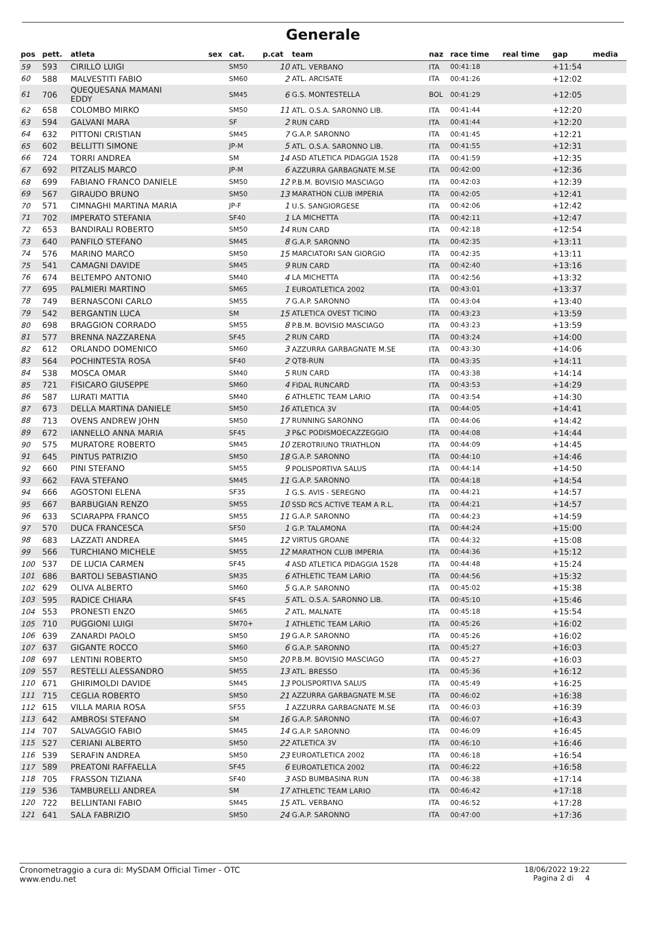Generale
| pos | pett. | atleta | sex | cat. | p.cat | team | naz | race time | real time | gap | media |
| --- | --- | --- | --- | --- | --- | --- | --- | --- | --- | --- | --- |
| 59 | 593 | CIRILLO LUIGI | | SM50 | 10 | ATL. VERBANO | ITA | 00:41:18 | | +11:54 | |
| 60 | 588 | MALVESTITI FABIO | | SM60 | 2 | ATL. ARCISATE | ITA | 00:41:26 | | +12:02 | |
| 61 | 706 | QUEQUESANA MAMANI EDDY | | SM45 | 6 | G.S. MONTESTELLA | BOL | 00:41:29 | | +12:05 | |
| 62 | 658 | COLOMBO MIRKO | | SM50 | 11 | ATL. O.S.A. SARONNO LIB. | ITA | 00:41:44 | | +12:20 | |
| 63 | 594 | GALVANI MARA | | SF | 2 | RUN CARD | ITA | 00:41:44 | | +12:20 | |
| 64 | 632 | PITTONI CRISTIAN | | SM45 | 7 | G.A.P. SARONNO | ITA | 00:41:45 | | +12:21 | |
| 65 | 602 | BELLITTI SIMONE | | JP-M | 5 | ATL. O.S.A. SARONNO LIB. | ITA | 00:41:55 | | +12:31 | |
| 66 | 724 | TORRI ANDREA | | SM | 14 | ASD ATLETICA PIDAGGIA 1528 | ITA | 00:41:59 | | +12:35 | |
| 67 | 692 | PITZALIS MARCO | | JP-M | 6 | AZZURRA GARBAGNATE M.SE | ITA | 00:42:00 | | +12:36 | |
| 68 | 699 | FABIANO FRANCO DANIELE | | SM50 | 12 | P.B.M. BOVISIO MASCIAGO | ITA | 00:42:03 | | +12:39 | |
| 69 | 567 | GIRAUDO BRUNO | | SM50 | 13 | MARATHON CLUB IMPERIA | ITA | 00:42:05 | | +12:41 | |
| 70 | 571 | CIMNAGHI MARTINA MARIA | | JP-F | 1 | U.S. SANGIORGESE | ITA | 00:42:06 | | +12:42 | |
| 71 | 702 | IMPERATO STEFANIA | | SF40 | 1 | LA MICHETTA | ITA | 00:42:11 | | +12:47 | |
| 72 | 653 | BANDIRALI ROBERTO | | SM50 | 14 | RUN CARD | ITA | 00:42:18 | | +12:54 | |
| 73 | 640 | PANFILO STEFANO | | SM45 | 8 | G.A.P. SARONNO | ITA | 00:42:35 | | +13:11 | |
| 74 | 576 | MARINO MARCO | | SM50 | 15 | MARCIATORI SAN GIORGIO | ITA | 00:42:35 | | +13:11 | |
| 75 | 541 | CAMAGNI DAVIDE | | SM45 | 9 | RUN CARD | ITA | 00:42:40 | | +13:16 | |
| 76 | 674 | BELTEMPO ANTONIO | | SM40 | 4 | LA MICHETTA | ITA | 00:42:56 | | +13:32 | |
| 77 | 695 | PALMIERI MARTINO | | SM65 | 1 | EUROATLETICA 2002 | ITA | 00:43:01 | | +13:37 | |
| 78 | 749 | BERNASCONI CARLO | | SM55 | 7 | G.A.P. SARONNO | ITA | 00:43:04 | | +13:40 | |
| 79 | 542 | BERGANTIN LUCA | | SM | 15 | ATLETICA OVEST TICINO | ITA | 00:43:23 | | +13:59 | |
| 80 | 698 | BRAGGION CORRADO | | SM55 | 8 | P.B.M. BOVISIO MASCIAGO | ITA | 00:43:23 | | +13:59 | |
| 81 | 577 | BRENNA NAZZARENA | | SF45 | 2 | RUN CARD | ITA | 00:43:24 | | +14:00 | |
| 82 | 612 | ORLANDO DOMENICO | | SM60 | 3 | AZZURRA GARBAGNATE M.SE | ITA | 00:43:30 | | +14:06 | |
| 83 | 564 | POCHINTESTA ROSA | | SF40 | 2 | QT8-RUN | ITA | 00:43:35 | | +14:11 | |
| 84 | 538 | MOSCA OMAR | | SM40 | 5 | RUN CARD | ITA | 00:43:38 | | +14:14 | |
| 85 | 721 | FISICARO GIUSEPPE | | SM60 | 4 | FIDAL RUNCARD | ITA | 00:43:53 | | +14:29 | |
| 86 | 587 | LURATI MATTIA | | SM40 | 6 | ATHLETIC TEAM LARIO | ITA | 00:43:54 | | +14:30 | |
| 87 | 673 | DELLA MARTINA DANIELE | | SM50 | 16 | ATLETICA 3V | ITA | 00:44:05 | | +14:41 | |
| 88 | 713 | OVENS ANDREW JOHN | | SM50 | 17 | RUNNING SARONNO | ITA | 00:44:06 | | +14:42 | |
| 89 | 672 | IANNELLO ANNA MARIA | | SF45 | 3 | P&C PODISMOECAZZEGGIO | ITA | 00:44:08 | | +14:44 | |
| 90 | 575 | MURATORE ROBERTO | | SM45 | 10 | ZEROTRIUNO TRIATHLON | ITA | 00:44:09 | | +14:45 | |
| 91 | 645 | PINTUS PATRIZIO | | SM50 | 18 | G.A.P. SARONNO | ITA | 00:44:10 | | +14:46 | |
| 92 | 660 | PINI STEFANO | | SM55 | 9 | POLISPORTIVA SALUS | ITA | 00:44:14 | | +14:50 | |
| 93 | 662 | FAVA STEFANO | | SM45 | 11 | G.A.P. SARONNO | ITA | 00:44:18 | | +14:54 | |
| 94 | 666 | AGOSTONI ELENA | | SF35 | 1 | G.S. AVIS - SEREGNO | ITA | 00:44:21 | | +14:57 | |
| 95 | 667 | BARBUGIAN RENZO | | SM55 | 10 | SSD RCS ACTIVE TEAM A R.L. | ITA | 00:44:21 | | +14:57 | |
| 96 | 633 | SCIARAPPA FRANCO | | SM55 | 11 | G.A.P. SARONNO | ITA | 00:44:23 | | +14:59 | |
| 97 | 570 | DUCA FRANCESCA | | SF50 | 1 | G.P. TALAMONA | ITA | 00:44:24 | | +15:00 | |
| 98 | 683 | LAZZATI ANDREA | | SM45 | 12 | VIRTUS GROANE | ITA | 00:44:32 | | +15:08 | |
| 99 | 566 | TURCHIANO MICHELE | | SM55 | 12 | MARATHON CLUB IMPERIA | ITA | 00:44:36 | | +15:12 | |
| 100 | 537 | DE LUCIA CARMEN | | SF45 | 4 | ASD ATLETICA PIDAGGIA 1528 | ITA | 00:44:48 | | +15:24 | |
| 101 | 686 | BARTOLI SEBASTIANO | | SM35 | 6 | ATHLETIC TEAM LARIO | ITA | 00:44:56 | | +15:32 | |
| 102 | 629 | OLIVA ALBERTO | | SM60 | 5 | G.A.P. SARONNO | ITA | 00:45:02 | | +15:38 | |
| 103 | 595 | RADICE CHIARA | | SF45 | 5 | ATL. O.S.A. SARONNO LIB. | ITA | 00:45:10 | | +15:46 | |
| 104 | 553 | PRONESTI ENZO | | SM65 | 2 | ATL. MALNATE | ITA | 00:45:18 | | +15:54 | |
| 105 | 710 | PUGGIONI LUIGI | | SM70+ | 1 | ATHLETIC TEAM LARIO | ITA | 00:45:26 | | +16:02 | |
| 106 | 639 | ZANARDI PAOLO | | SM50 | 19 | G.A.P. SARONNO | ITA | 00:45:26 | | +16:02 | |
| 107 | 637 | GIGANTE ROCCO | | SM60 | 6 | G.A.P. SARONNO | ITA | 00:45:27 | | +16:03 | |
| 108 | 697 | LENTINI ROBERTO | | SM50 | 20 | P.B.M. BOVISIO MASCIAGO | ITA | 00:45:27 | | +16:03 | |
| 109 | 557 | RESTELLI ALESSANDRO | | SM55 | 13 | ATL. BRESSO | ITA | 00:45:36 | | +16:12 | |
| 110 | 671 | GHIRIMOLDI DAVIDE | | SM45 | 13 | POLISPORTIVA SALUS | ITA | 00:45:49 | | +16:25 | |
| 111 | 715 | CEGLIA ROBERTO | | SM50 | 21 | AZZURRA GARBAGNATE M.SE | ITA | 00:46:02 | | +16:38 | |
| 112 | 615 | VILLA MARIA ROSA | | SF55 | 1 | AZZURRA GARBAGNATE M.SE | ITA | 00:46:03 | | +16:39 | |
| 113 | 642 | AMBROSI STEFANO | | SM | 16 | G.A.P. SARONNO | ITA | 00:46:07 | | +16:43 | |
| 114 | 707 | SALVAGGIO FABIO | | SM45 | 14 | G.A.P. SARONNO | ITA | 00:46:09 | | +16:45 | |
| 115 | 527 | CERIANI ALBERTO | | SM50 | 22 | ATLETICA 3V | ITA | 00:46:10 | | +16:46 | |
| 116 | 539 | SERAFIN ANDREA | | SM50 | 23 | EUROATLETICA 2002 | ITA | 00:46:18 | | +16:54 | |
| 117 | 589 | PREATONI RAFFAELLA | | SF45 | 6 | EUROATLETICA 2002 | ITA | 00:46:22 | | +16:58 | |
| 118 | 705 | FRASSON TIZIANA | | SF40 | 3 | ASD BUMBASINA RUN | ITA | 00:46:38 | | +17:14 | |
| 119 | 536 | TAMBURELLI ANDREA | | SM | 17 | ATHLETIC TEAM LARIO | ITA | 00:46:42 | | +17:18 | |
| 120 | 722 | BELLINTANI FABIO | | SM45 | 15 | ATL. VERBANO | ITA | 00:46:52 | | +17:28 | |
| 121 | 641 | SALA FABRIZIO | | SM50 | 24 | G.A.P. SARONNO | ITA | 00:47:00 | | +17:36 | |
Cronometraggio a cura di: MySDAM Official Timer - OTC
www.endu.net
18/06/2022 19:22
Pagina 2 di 4